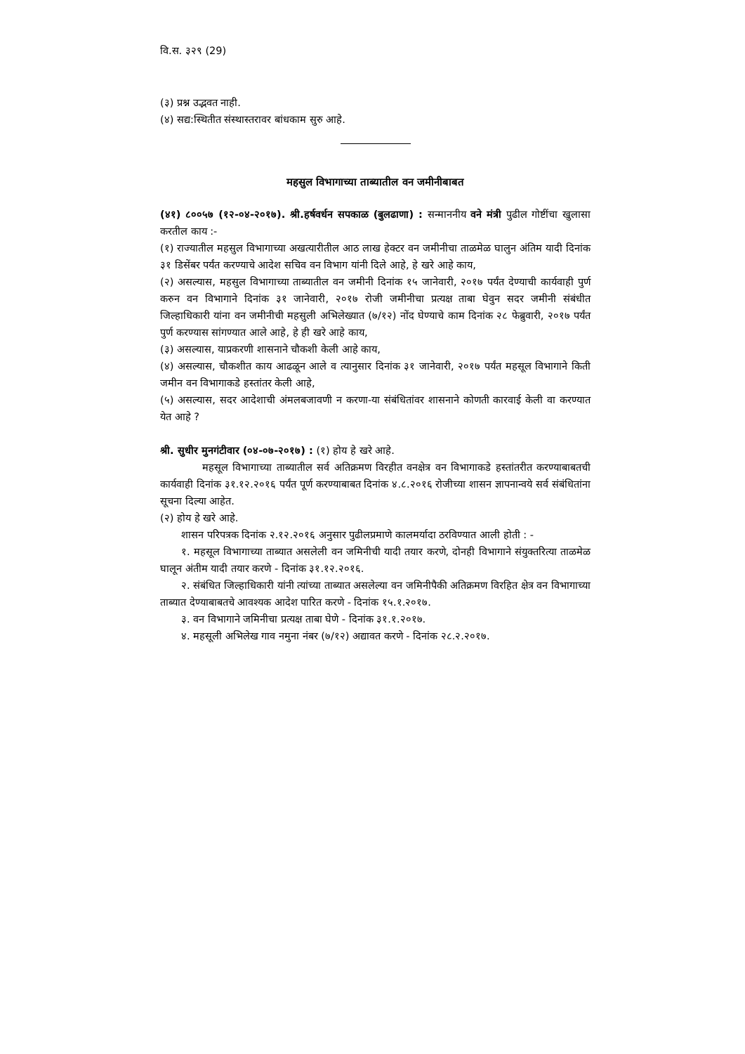वि.स. ३२९ (29)
(३) प्रश्न उद्भवत नाही.
(४) सद्य:स्थितीत संस्थास्तरावर बांधकाम सुरु आहे.
महसुल विभागाच्या ताब्यातील वन जमीनीबाबत
(४१) ८००५७ (१२-०४-२०१७). श्री.हर्षवर्धन सपकाळ (बुलढाणा) : सन्माननीय वने मंत्री पुढील गोष्टींचा खुलासा करतील काय :-
(१) राज्यातील महसुल विभागाच्या अखत्यारीतील आठ लाख हेक्टर वन जमीनीचा ताळमेळ घालुन अंतिम यादी दिनांक ३१ डिसेंबर पर्यंत करण्याचे आदेश सचिव वन विभाग यांनी दिले आहे, हे खरे आहे काय,
(२) असल्यास, महसुल विभागाच्या ताब्यातील वन जमीनी दिनांक १५ जानेवारी, २०१७ पर्यंत देण्याची कार्यवाही पुर्ण करुन वन विभागाने दिनांक ३१ जानेवारी, २०१७ रोजी जमीनीचा प्रत्यक्ष ताबा घेवुन सदर जमीनी संबंधीत जिल्हाधिकारी यांना वन जमीनीची महसुली अभिलेख्यात (७/१२) नोंद घेण्याचे काम दिनांक २८ फेब्रुवारी, २०१७ पर्यंत पुर्ण करण्यास सांगण्यात आले आहे, हे ही खरे आहे काय,
(३) असल्यास, याप्रकरणी शासनाने चौकशी केली आहे काय,
(४) असल्यास, चौकशीत काय आढळून आले व त्यानुसार दिनांक ३१ जानेवारी, २०१७ पर्यंत महसूल विभागाने किती जमीन वन विभागाकडे हस्तांतर केली आहे,
(५) असल्यास, सदर आदेशाची अंमलबजावणी न करणा-या संबंधितांवर शासनाने कोणती कारवाई केली वा करण्यात येत आहे ?
श्री. सुधीर मुनगंटीवार (०४-०७-२०१७) : (१) होय हे खरे आहे.
महसूल विभागाच्या ताब्यातील सर्व अतिक्रमण विरहीत वनक्षेत्र वन विभागाकडे हस्तांतरीत करण्याबाबतची कार्यवाही दिनांक ३१.१२.२०१६ पर्यंत पूर्ण करण्याबाबत दिनांक ४.८.२०१६ रोजीच्या शासन ज्ञापनान्वये सर्व संबंधितांना सूचना दिल्या आहेत.
(२) होय हे खरे आहे.
शासन परिपत्रक दिनांक २.१२.२०१६ अनुसार पुढीलप्रमाणे कालमर्यादा ठरविण्यात आली होती : -
१. महसूल विभागाच्या ताब्यात असलेली वन जमिनीची यादी तयार करणे, दोनही विभागाने संयुक्तरित्या ताळमेळ घालून अंतीम यादी तयार करणे - दिनांक ३१.१२.२०१६.
२. संबंधित जिल्हाधिकारी यांनी त्यांच्या ताब्यात असलेल्या वन जमिनीपैकी अतिक्रमण विरहित क्षेत्र वन विभागाच्या ताब्यात देण्याबाबतचे आवश्यक आदेश पारित करणे - दिनांक १५.१.२०१७.
३. वन विभागाने जमिनीचा प्रत्यक्ष ताबा घेणे - दिनांक ३१.१.२०१७.
४. महसूली अभिलेख गाव नमुना नंबर (७/१२) अद्यावत करणे - दिनांक २८.२.२०१७.